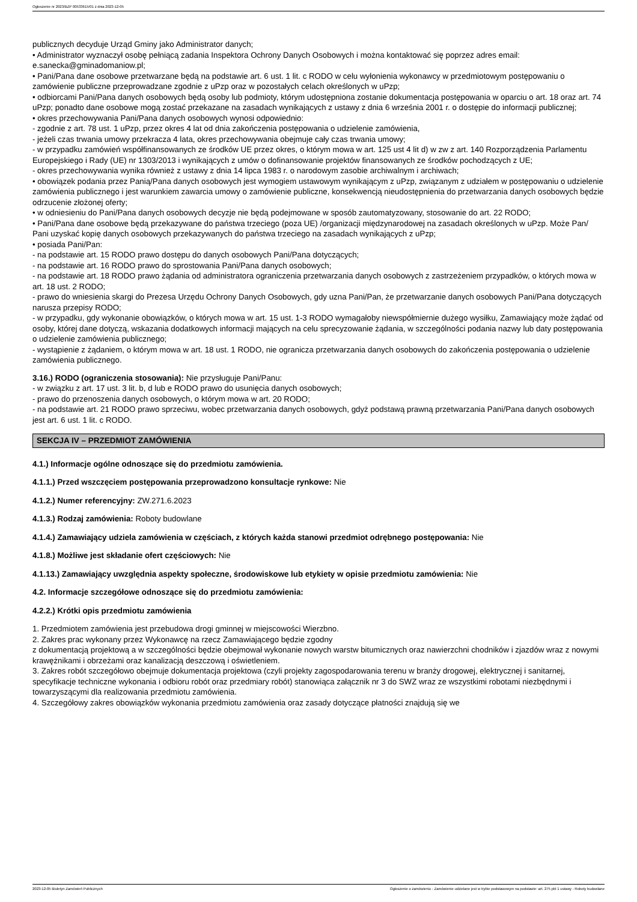Ogłoszenie nr 2023/BZP 00533615/01 z dnia 2023-12-05
publicznych decyduje Urząd Gminy jako Administrator danych;
• Administrator wyznaczył osobę pełniącą zadania Inspektora Ochrony Danych Osobowych i można kontaktować się poprzez adres email: e.sanecka@gminadomaniow.pl;
• Pani/Pana dane osobowe przetwarzane będą na podstawie art. 6 ust. 1 lit. c RODO w celu wyłonienia wykonawcy w przedmiotowym postępowaniu o zamówienie publiczne przeprowadzane zgodnie z uPzp oraz w pozostałych celach określonych w uPzp;
• odbiorcami Pani/Pana danych osobowych będą osoby lub podmioty, którym udostępniona zostanie dokumentacja postępowania w oparciu o art. 18 oraz art. 74 uPzp; ponadto dane osobowe mogą zostać przekazane na zasadach wynikających z ustawy z dnia 6 września 2001 r. o dostępie do informacji publicznej;
• okres przechowywania Pani/Pana danych osobowych wynosi odpowiednio:
- zgodnie z art. 78 ust. 1 uPzp, przez okres 4 lat od dnia zakończenia postępowania o udzielenie zamówienia,
- jeżeli czas trwania umowy przekracza 4 lata, okres przechowywania obejmuje cały czas trwania umowy;
- w przypadku zamówień współfinansowanych ze środków UE przez okres, o którym mowa w art. 125 ust 4 lit d) w zw z art. 140 Rozporządzenia Parlamentu Europejskiego i Rady (UE) nr 1303/2013 i wynikających z umów o dofinansowanie projektów finansowanych ze środków pochodzących z UE;
- okres przechowywania wynika również z ustawy z dnia 14 lipca 1983 r. o narodowym zasobie archiwalnym i archiwach;
• obowiązek podania przez Panią/Pana danych osobowych jest wymogiem ustawowym wynikającym z uPzp, związanym z udziałem w postępowaniu o udzielenie zamówienia publicznego i jest warunkiem zawarcia umowy o zamówienie publiczne, konsekwencją nieudostępnienia do przetwarzania danych osobowych będzie odrzucenie złożonej oferty;
• w odniesieniu do Pani/Pana danych osobowych decyzje nie będą podejmowane w sposób zautomatyzowany, stosowanie do art. 22 RODO;
• Pani/Pana dane osobowe będą przekazywane do państwa trzeciego (poza UE) /organizacji międzynarodowej na zasadach określonych w uPzp. Może Pan/ Pani uzyskać kopię danych osobowych przekazywanych do państwa trzeciego na zasadach wynikających z uPzp;
• posiada Pani/Pan:
- na podstawie art. 15 RODO prawo dostępu do danych osobowych Pani/Pana dotyczących;
- na podstawie art. 16 RODO prawo do sprostowania Pani/Pana danych osobowych;
- na podstawie art. 18 RODO prawo żądania od administratora ograniczenia przetwarzania danych osobowych z zastrzeżeniem przypadków, o których mowa w art. 18 ust. 2 RODO;
- prawo do wniesienia skargi do Prezesa Urzędu Ochrony Danych Osobowych, gdy uzna Pani/Pan, że przetwarzanie danych osobowych Pani/Pana dotyczących narusza przepisy RODO;
- w przypadku, gdy wykonanie obowiązków, o których mowa w art. 15 ust. 1-3 RODO wymagałoby niewspółmiernie dużego wysiłku, Zamawiający może żądać od osoby, której dane dotyczą, wskazania dodatkowych informacji mających na celu sprecyzowanie żądania, w szczególności podania nazwy lub daty postępowania o udzielenie zamówienia publicznego;
- wystąpienie z żądaniem, o którym mowa w art. 18 ust. 1 RODO, nie ogranicza przetwarzania danych osobowych do zakończenia postępowania o udzielenie zamówienia publicznego.
3.16.) RODO (ograniczenia stosowania): Nie przysługuje Pani/Panu:
- w związku z art. 17 ust. 3 lit. b, d lub e RODO prawo do usunięcia danych osobowych;
- prawo do przenoszenia danych osobowych, o którym mowa w art. 20 RODO;
- na podstawie art. 21 RODO prawo sprzeciwu, wobec przetwarzania danych osobowych, gdyż podstawą prawną przetwarzania Pani/Pana danych osobowych jest art. 6 ust. 1 lit. c RODO.
SEKCJA IV – PRZEDMIOT ZAMÓWIENIA
4.1.) Informacje ogólne odnoszące się do przedmiotu zamówienia.
4.1.1.) Przed wszczęciem postępowania przeprowadzono konsultacje rynkowe: Nie
4.1.2.) Numer referencyjny: ZW.271.6.2023
4.1.3.) Rodzaj zamówienia: Roboty budowlane
4.1.4.) Zamawiający udziela zamówienia w częściach, z których każda stanowi przedmiot odrębnego postępowania: Nie
4.1.8.) Możliwe jest składanie ofert częściowych: Nie
4.1.13.) Zamawiający uwzględnia aspekty społeczne, środowiskowe lub etykiety w opisie przedmiotu zamówienia: Nie
4.2. Informacje szczegółowe odnoszące się do przedmiotu zamówienia:
4.2.2.) Krótki opis przedmiotu zamówienia
1. Przedmiotem zamówienia jest przebudowa drogi gminnej w miejscowości Wierzbno.
2. Zakres prac wykonany przez Wykonawcę na rzecz Zamawiającego będzie zgodny
z dokumentacją projektową a w szczególności będzie obejmował wykonanie nowych warstw bitumicznych oraz nawierzchni chodników i zjazdów wraz z nowymi krawężnikami i obrzeżami oraz kanalizacją deszczową i oświetleniem.
3. Zakres robót szczegółowo obejmuje dokumentacja projektowa (czyli projekty zagospodarowania terenu w branży drogowej, elektrycznej i sanitarnej, specyfikacje techniczne wykonania i odbioru robót oraz przedmiary robót) stanowiąca załącznik nr 3 do SWZ wraz ze wszystkimi robotami niezbędnymi i towarzyszącymi dla realizowania przedmiotu zamówienia.
4. Szczegółowy zakres obowiązków wykonania przedmiotu zamówienia oraz zasady dotyczące płatności znajdują się we
2023-12-05 Biuletyn Zamówień Publicznych Ogłoszenie o zamówieniu - Zamówienie udzielane jest w trybie podstawowym na podstawie: art. 275 pkt 1 ustawy - Roboty budowlane